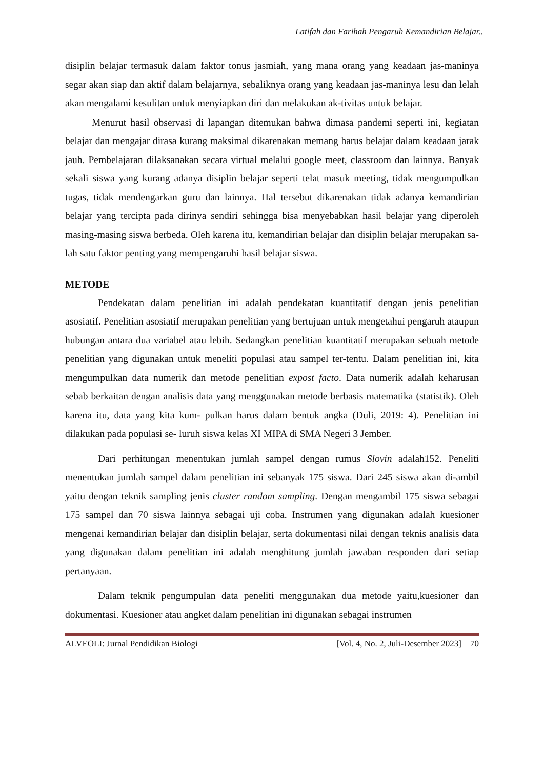Latifah dan Farihah Pengaruh Kemandirian Belajar..
disiplin belajar termasuk dalam faktor tonus jasmiah, yang mana orang yang keadaan jas-maninya segar akan siap dan aktif dalam belajarnya, sebaliknya orang yang keadaan jas-maninya lesu dan lelah akan mengalami kesulitan untuk menyiapkan diri dan melakukan ak-tivitas untuk belajar.
Menurut hasil observasi di lapangan ditemukan bahwa dimasa pandemi seperti ini, kegiatan belajar dan mengajar dirasa kurang maksimal dikarenakan memang harus belajar dalam keadaan jarak jauh. Pembelajaran dilaksanakan secara virtual melalui google meet, classroom dan lainnya. Banyak sekali siswa yang kurang adanya disiplin belajar seperti telat masuk meeting, tidak mengumpulkan tugas, tidak mendengarkan guru dan lainnya. Hal tersebut dikarenakan tidak adanya kemandirian belajar yang tercipta pada dirinya sendiri sehingga bisa menyebabkan hasil belajar yang diperoleh masing-masing siswa berbeda. Oleh karena itu, kemandirian belajar dan disiplin belajar merupakan sa-lah satu faktor penting yang mempengaruhi hasil belajar siswa.
METODE
Pendekatan dalam penelitian ini adalah pendekatan kuantitatif dengan jenis penelitian asosiatif. Penelitian asosiatif merupakan penelitian yang bertujuan untuk mengetahui pengaruh ataupun hubungan antara dua variabel atau lebih. Sedangkan penelitian kuantitatif merupakan sebuah metode penelitian yang digunakan untuk meneliti populasi atau sampel ter-tentu. Dalam penelitian ini, kita mengumpulkan data numerik dan metode penelitian expost facto. Data numerik adalah keharusan sebab berkaitan dengan analisis data yang menggunakan metode berbasis matematika (statistik). Oleh karena itu, data yang kita kum- pulkan harus dalam bentuk angka (Duli, 2019: 4). Penelitian ini dilakukan pada populasi se- luruh siswa kelas XI MIPA di SMA Negeri 3 Jember.
Dari perhitungan menentukan jumlah sampel dengan rumus Slovin adalah152. Peneliti menentukan jumlah sampel dalam penelitian ini sebanyak 175 siswa. Dari 245 siswa akan di-ambil yaitu dengan teknik sampling jenis cluster random sampling. Dengan mengambil 175 siswa sebagai 175 sampel dan 70 siswa lainnya sebagai uji coba. Instrumen yang digunakan adalah kuesioner mengenai kemandirian belajar dan disiplin belajar, serta dokumentasi nilai dengan teknis analisis data yang digunakan dalam penelitian ini adalah menghitung jumlah jawaban responden dari setiap pertanyaan.
Dalam teknik pengumpulan data peneliti menggunakan dua metode yaitu,kuesioner dan dokumentasi. Kuesioner atau angket dalam penelitian ini digunakan sebagai instrumen
ALVEOLI: Jurnal Pendidikan Biologi [Vol. 4, No. 2, Juli-Desember 2023] 70